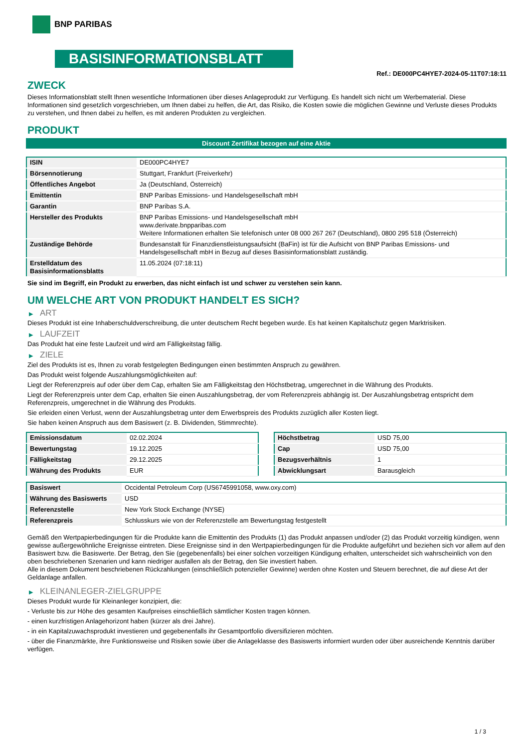BNP PARIBAS
BASISINFORMATIONSBLATT
Ref.: DE000PC4HYE7-2024-05-11T07:18:11
ZWECK
Dieses Informationsblatt stellt Ihnen wesentliche Informationen über dieses Anlageprodukt zur Verfügung. Es handelt sich nicht um Werbematerial. Diese Informationen sind gesetzlich vorgeschrieben, um Ihnen dabei zu helfen, die Art, das Risiko, die Kosten sowie die möglichen Gewinne und Verluste dieses Produkts zu verstehen, und Ihnen dabei zu helfen, es mit anderen Produkten zu vergleichen.
PRODUKT
Discount Zertifikat bezogen auf eine Aktie
| ISIN | DE000PC4HYE7 |
| Börsennotierung | Stuttgart, Frankfurt (Freiverkehr) |
| Öffentliches Angebot | Ja (Deutschland, Österreich) |
| Emittentin | BNP Paribas Emissions- und Handelsgesellschaft mbH |
| Garantin | BNP Paribas S.A. |
| Hersteller des Produkts | BNP Paribas Emissions- und Handelsgesellschaft mbH www.derivate.bnpparibas.com Weitere Informationen erhalten Sie telefonisch unter 08 000 267 267 (Deutschland), 0800 295 518 (Österreich) |
| Zuständige Behörde | Bundesanstalt für Finanzdienstleistungsaufsicht (BaFin) ist für die Aufsicht von BNP Paribas Emissions- und Handelsgesellschaft mbH in Bezug auf dieses Basisinformationsblatt zuständig. |
| Erstelldatum des Basisinformationsblatts | 11.05.2024 (07:18:11) |
Sie sind im Begriff, ein Produkt zu erwerben, das nicht einfach ist und schwer zu verstehen sein kann.
UM WELCHE ART VON PRODUKT HANDELT ES SICH?
▶ ART
Dieses Produkt ist eine Inhaberschuldverschreibung, die unter deutschem Recht begeben wurde. Es hat keinen Kapitalschutz gegen Marktrisiken.
▶ LAUFZEIT
Das Produkt hat eine feste Laufzeit und wird am Fälligkeitstag fällig.
▶ ZIELE
Ziel des Produkts ist es, Ihnen zu vorab festgelegten Bedingungen einen bestimmten Anspruch zu gewähren.
Das Produkt weist folgende Auszahlungsmöglichkeiten auf:
Liegt der Referenzpreis auf oder über dem Cap, erhalten Sie am Fälligkeitstag den Höchstbetrag, umgerechnet in die Währung des Produkts.
Liegt der Referenzpreis unter dem Cap, erhalten Sie einen Auszahlungsbetrag, der vom Referenzpreis abhängig ist. Der Auszahlungsbetrag entspricht dem Referenzpreis, umgerechnet in die Währung des Produkts.
Sie erleiden einen Verlust, wenn der Auszahlungsbetrag unter dem Erwerbspreis des Produkts zuzüglich aller Kosten liegt.
Sie haben keinen Anspruch aus dem Basiswert (z. B. Dividenden, Stimmrechte).
| Emissionsdatum | 02.02.2024 |
| Bewertungstag | 19.12.2025 |
| Fälligkeitstag | 29.12.2025 |
| Währung des Produkts | EUR |
| Höchstbetrag | USD 75,00 |
| Cap | USD 75,00 |
| Bezugsverhältnis | 1 |
| Abwicklungsart | Barausgleich |
| Basiswert | Occidental Petroleum Corp (US6745991058, www.oxy.com) |
| Währung des Basiswerts | USD |
| Referenzstelle | New York Stock Exchange (NYSE) |
| Referenzpreis | Schlusskurs wie von der Referenzstelle am Bewertungstag festgestellt |
Gemäß den Wertpapierbedingungen für die Produkte kann die Emittentin des Produkts (1) das Produkt anpassen und/oder (2) das Produkt vorzeitig kündigen, wenn gewisse außergewöhnliche Ereignisse eintreten. Diese Ereignisse sind in den Wertpapierbedingungen für die Produkte aufgeführt und beziehen sich vor allem auf den Basiswert bzw. die Basiswerte. Der Betrag, den Sie (gegebenenfalls) bei einer solchen vorzeitigen Kündigung erhalten, unterscheidet sich wahrscheinlich von den oben beschriebenen Szenarien und kann niedriger ausfallen als der Betrag, den Sie investiert haben.
Alle in diesem Dokument beschriebenen Rückzahlungen (einschließlich potenzieller Gewinne) werden ohne Kosten und Steuern berechnet, die auf diese Art der Geldanlage anfallen.
▶ KLEINANLEGER-ZIELGRUPPE
Dieses Produkt wurde für Kleinanleger konzipiert, die:
- Verluste bis zur Höhe des gesamten Kaufpreises einschließlich sämtlicher Kosten tragen können.
- einen kurzfristigen Anlagehorizont haben (kürzer als drei Jahre).
- in ein Kapitalzuwachsprodukt investieren und gegebenenfalls ihr Gesamtportfolio diversifizieren möchten.
- über die Finanzmärkte, ihre Funktionsweise und Risiken sowie über die Anlageklasse des Basiswerts informiert wurden oder über ausreichende Kenntnis darüber verfügen.
1 / 3